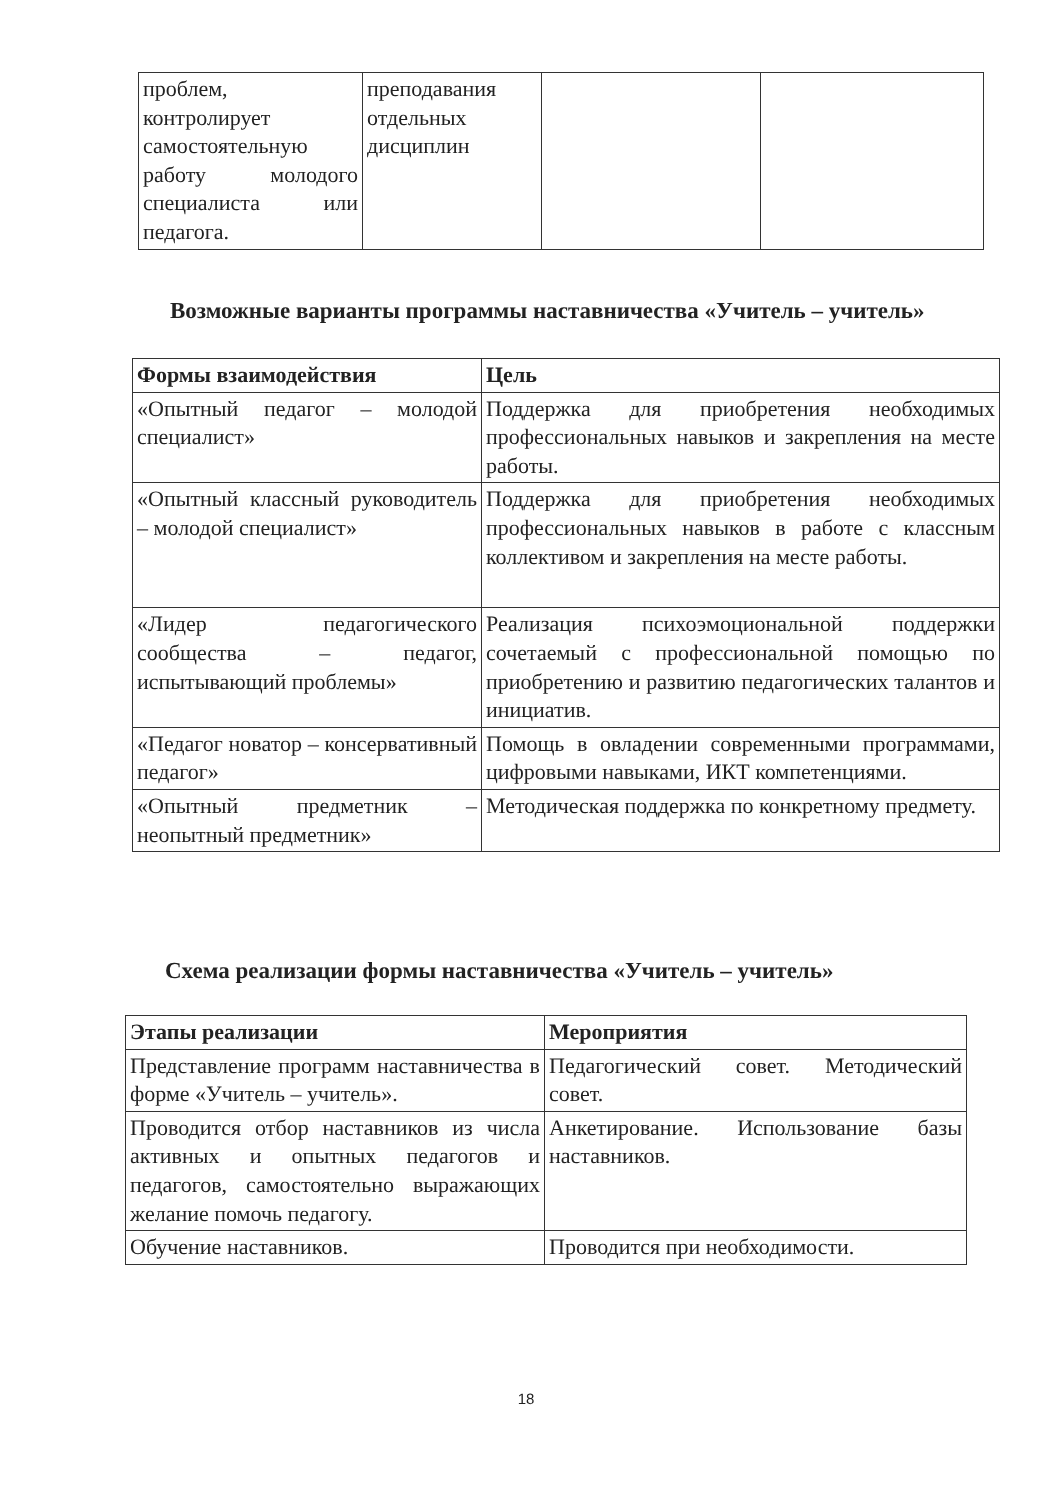| проблем, контролирует самостоятельную работу молодого специалиста или педагога. | преподавания отдельных дисциплин | | |
Возможные варианты программы наставничества «Учитель – учитель»
| Формы взаимодействия | Цель |
| --- | --- |
| «Опытный педагог – молодой специалист» | Поддержка для приобретения необходимых профессиональных навыков и закрепления на месте работы. |
| «Опытный классный руководитель – молодой специалист» | Поддержка для приобретения необходимых профессиональных навыков в работе с классным коллективом и закрепления на месте работы. |
| «Лидер педагогического сообщества – педагог, испытывающий проблемы» | Реализация психоэмоциональной поддержки сочетаемый с профессиональной помощью по приобретению и развитию педагогических талантов и инициатив. |
| «Педагог новатор – консервативный педагог» | Помощь в овладении современными программами, цифровыми навыками, ИКТ компетенциями. |
| «Опытный предметник – неопытный предметник» | Методическая поддержка по конкретному предмету. |
Схема реализации формы наставничества «Учитель – учитель»
| Этапы реализации | Мероприятия |
| --- | --- |
| Представление программ наставничества в форме «Учитель – учитель». | Педагогический совет. Методический совет. |
| Проводится отбор наставников из числа активных и опытных педагогов и педагогов, самостоятельно выражающих желание помочь педагогу. | Анкетирование. Использование базы наставников. |
| Обучение наставников. | Проводится при необходимости. |
18